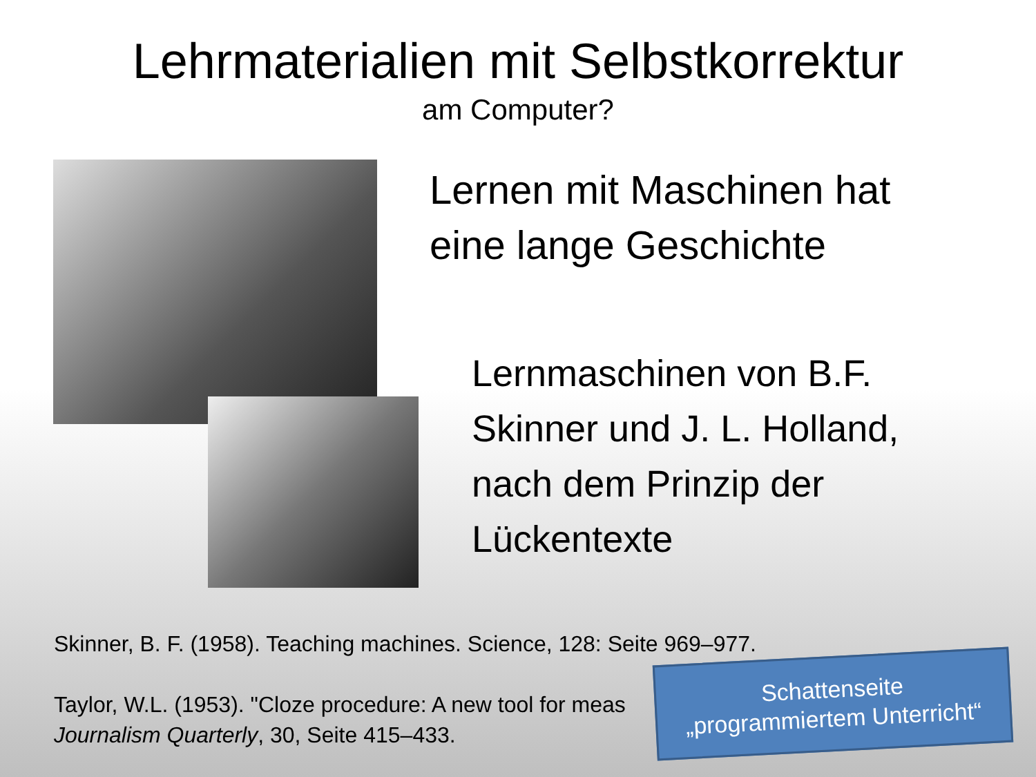Lehrmaterialien mit Selbstkorrektur
am Computer?
Lernen mit Maschinen hat
eine lange Geschichte
Lernmaschinen von B.F.
Skinner und J. L. Holland,
nach dem Prinzip der
Lückentexte
Skinner, B. F. (1958). Teaching machines. Science, 128: Seite 969–977.
Taylor, W.L. (1953). "Cloze procedure: A new tool for meas
Journalism Quarterly, 30, Seite 415–433.
Schattenseite
„programmiertem Unterricht“